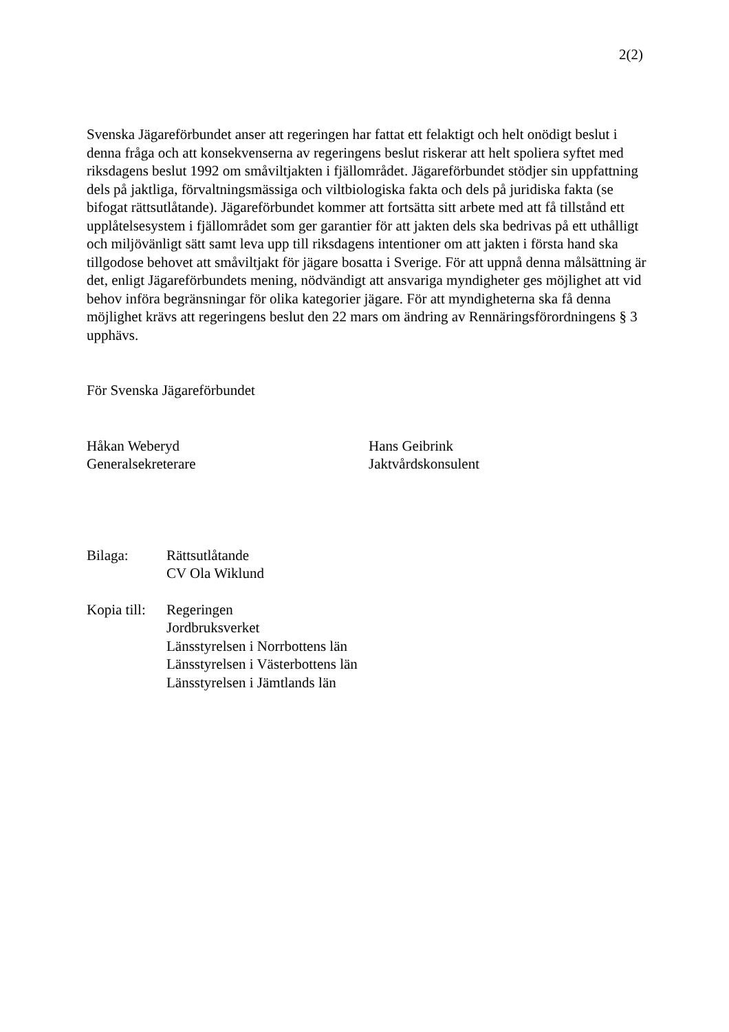2(2)
Svenska Jägareförbundet anser att regeringen har fattat ett felaktigt och helt onödigt beslut i denna fråga och att konsekvenserna av regeringens beslut riskerar att helt spoliera syftet med riksdagens beslut 1992 om småviltjakten i fjällområdet. Jägareförbundet stödjer sin uppfattning dels på jaktliga, förvaltningsmässiga och viltbiologiska fakta och dels på juridiska fakta (se bifogat rättsutlåtande). Jägareförbundet kommer att fortsätta sitt arbete med att få tillstånd ett upplåtelsesystem i fjällområdet som ger garantier för att jakten dels ska bedrivas på ett uthålligt och miljövänligt sätt samt leva upp till riksdagens intentioner om att jakten i första hand ska tillgodose behovet att småviltjakt för jägare bosatta i Sverige. För att uppnå denna målsättning är det, enligt Jägareförbundets mening, nödvändigt att ansvariga myndigheter ges möjlighet att vid behov införa begränsningar för olika kategorier jägare. För att myndigheterna ska få denna möjlighet krävs att regeringens beslut den 22 mars om ändring av Rennäringsförordningens § 3 upphävs.
För Svenska Jägareförbundet
Håkan Weberyd
Generalsekreterare
Hans Geibrink
Jaktvårdskonsulent
Bilaga: Rättsutlåtande
CV Ola Wiklund
Kopia till:
Regeringen
Jordbruksverket
Länsstyrelsen i Norrbottens län
Länsstyrelsen i Västerbottens län
Länsstyrelsen i Jämtlands län